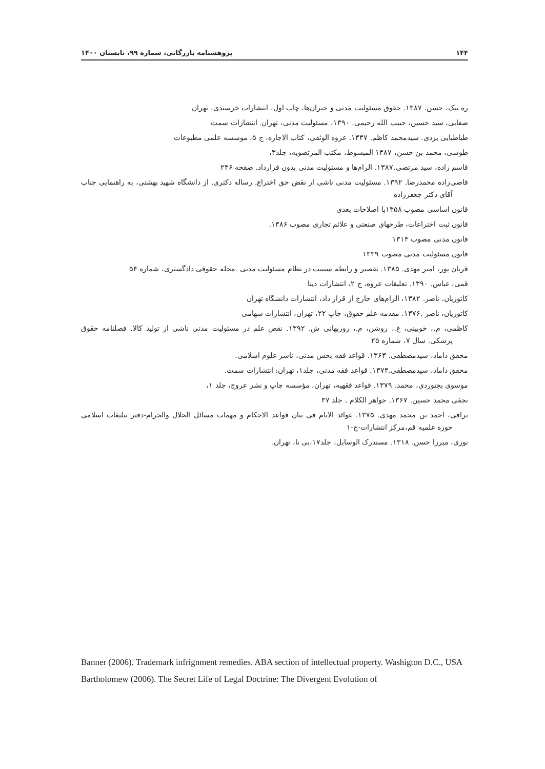۱۴۴ پژوهشنامه بازرگانی، شماره ۹۹، تابستان ۱۴۰۰
ره پیک، حسن. ۱۳۸۷. حقوق مسئولیت مدنی و جبران‌ها، چاپ اول، انتشارات خرسندی، تهران
صفایی، سید حسین، حبیب الله رحیمی. ۱۳۹۰، مسئولیت مدنی، تهران. انتشارات سمت
طباطبایی یزدی. سیدمحمد کاظم. ۱۳۳۷. عروه الوثقی، کتاب الاجاره، ج ۵، موسسه علمی مطبوعات
طوسی، محمد بن حسن، ۱۳۸۷ المبسوط، مکتب المرتضویه، جلد۳،
قاسم زاده، سید مرتضی.۱۳۸۷. الزام‌ها و مسئولیت مدنی بدون قرارداد. صفحه ۲۳۶
قاضی‌زاده محمدرضا. ۱۳۹۲. مسئولیت مدنی ناشی از نقض حق اختراع. رساله دکتری. از دانشگاه شهید بهشتی، به راهنمایی جناب آقای دکتر جعفرزاده
قانون اساسی مصوب ۱۳۵۸با اصلاحات بعدی
قانون ثبت اختراعات، طرحهای صنعتی و علائم تجاری مصوب ۱۳۸۶.
قانون مدنی مصوب ۱۳۱۴
قانون مسئولیت مدنی مصوب ۱۳۳۹
قربان پور، امیر مهدی. ۱۳۸۵. تقصیر و رابطه سببیت در نظام مسئولیت مدنی .مجله حقوقی دادگستری، شماره ۵۴
قمی، عباس. ۱۳۹۰. تعلیقات عروه، ج ۲، انتشارات دینا
کاتوزیان. ناصر. ۱۳۸۲، الزام‌های خارج از قرار داد، انتشارات دانشگاه تهران
کاتوزیان، ناصر .۱۳۷۶. مقدمه علم حقوق، چاپ ۲۲، تهران، انتشارات سهامی
کاظمی، م.، خوبینی، غ.، روشن، م.، روزبهانی ش. ۱۳۹۲. نقص علم در مسئولیت مدنی ناشی از تولید کالا. فصلنامه حقوق پزشکی. سال ۷، شماره ۲۵
محقق داماد، سیدمصطفی. ۱۳۶۳. قواعد فقه بخش مدنی، ناشر علوم اسلامی.
محقق داماد، سیدمصطفی.۱۳۷۴. قواعد فقه مدنی، جلد۱، تهران: انتشارات سمت.
موسوی بجنوردی، محمد. ۱۳۷۹. قواعد فقهیه، تهران، مؤسسه چاپ و نشر عروج، جلد ۱،
نجفی محمد حسین. ۱۳۶۷. جواهر الکلام . جلد ۳۷
نراقی، احمد بن محمد مهدی. ۱۳۷۵. عوائد الایام فی بیان قواعد الاحکام و مهمات مسائل الحلال والحرام-دفتر تبلیغات اسلامی حوزه علمیه قم،مرکز انتشارات-ج-۱
نوری، میرزا حسن. ۱۳۱۸. مستدرک الوسایل، جلد۱۷،بی نا، تهران.
Banner (2006). Trademark infrignment remedies. ABA section of intellectual property. Washigton D.C., USA
Bartholomew (2006). The Secret Life of Legal Doctrine: The Divergent Evolution of